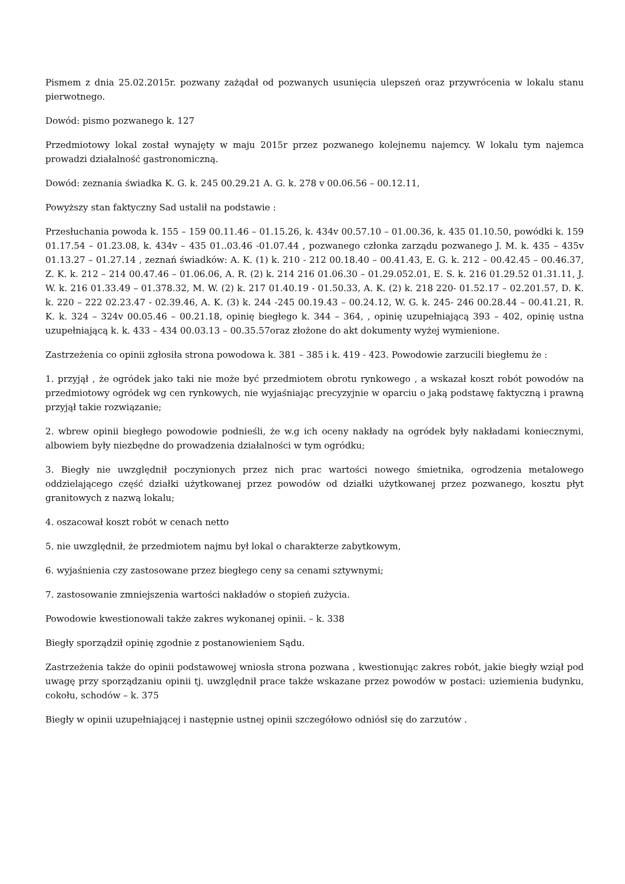Pismem z dnia 25.02.2015r. pozwany zażądał od pozwanych usunięcia ulepszeń oraz przywrócenia w lokalu stanu pierwotnego.
Dowód: pismo pozwanego k. 127
Przedmiotowy lokal został wynajęty w maju 2015r przez pozwanego kolejnemu najemcy. W lokalu tym najemca prowadzi działalność gastronomiczną.
Dowód: zeznania świadka K. G. k. 245 00.29.21 A. G. k. 278 v 00.06.56 – 00.12.11,
Powyższy stan faktyczny Sad ustalił na podstawie :
Przesłuchania powoda k. 155 – 159 00.11.46 – 01.15.26, k. 434v 00.57.10 – 01.00.36, k. 435 01.10.50, powódki k. 159 01.17.54 – 01.23.08, k. 434v – 435 01..03.46 -01.07.44 , pozwanego członka zarządu pozwanego J. M. k. 435 – 435v 01.13.27 – 01.27.14 , zeznań świadków: A. K. (1) k. 210 - 212 00.18.40 – 00.41.43, E. G. k. 212 – 00.42.45 – 00.46.37, Z. K. k. 212 – 214 00.47.46 – 01.06.06, A. R. (2) k. 214 216 01.06.30 – 01.29.052.01, E. S. k. 216 01.29.52 01.31.11, J. W. k. 216 01.33.49 – 01.378.32, M. W. (2) k. 217 01.40.19 - 01.50.33, A. K. (2) k. 218 220- 01.52.17 – 02.201.57, D. K. k. 220 – 222 02.23.47 - 02.39.46, A. K. (3) k. 244 -245 00.19.43 – 00.24.12, W. G. k. 245- 246 00.28.44 – 00.41.21, R. K. k. 324 – 324v 00.05.46 – 00.21.18, opinię biegłego k. 344 – 364, , opinię uzupełniającą 393 – 402, opinię ustna uzupełniającą k. k. 433 – 434 00.03.13 – 00.35.57oraz złożone do akt dokumenty wyżej wymienione.
Zastrzeżenia co opinii zgłosiła strona powodowa k. 381 – 385 i k. 419 - 423. Powodowie zarzucili biegłemu że :
1. przyjął , że ogródek jako taki nie może być przedmiotem obrotu rynkowego , a wskazał koszt robót powodów na przedmiotowy ogródek wg cen rynkowych, nie wyjaśniając precyzyjnie w oparciu o jaką podstawę faktyczną i prawną przyjął takie rozwiązanie;
2. wbrew opinii biegłego powodowie podnieśli, że w.g ich oceny nakłady na ogródek były nakładami koniecznymi, albowiem były niezbędne do prowadzenia działalności w tym ogródku;
3. Biegły nie uwzględnił poczynionych przez nich prac wartości nowego śmietnika, ogrodzenia metalowego oddzielającego część działki użytkowanej przez powodów od działki użytkowanej przez pozwanego, kosztu płyt granitowych z nazwą lokalu;
4. oszacował koszt robót w cenach netto
5. nie uwzględnił, że przedmiotem najmu był lokal o charakterze zabytkowym,
6. wyjaśnienia czy zastosowane przez biegłego ceny sa cenami sztywnymi;
7. zastosowanie zmniejszenia wartości nakładów o stopień zużycia.
Powodowie kwestionowali także zakres wykonanej opinii. – k. 338
Biegły sporządził opinię zgodnie z postanowieniem Sądu.
Zastrzeżenia także do opinii podstawowej wniosła strona pozwana , kwestionując zakres robót, jakie biegły wziął pod uwagę przy sporządzaniu opinii tj. uwzględnił prace także wskazane przez powodów w postaci: uziemienia budynku, cokołu, schodów – k. 375
Biegły w opinii uzupełniającej i następnie ustnej opinii szczegółowo odniósł się do zarzutów .